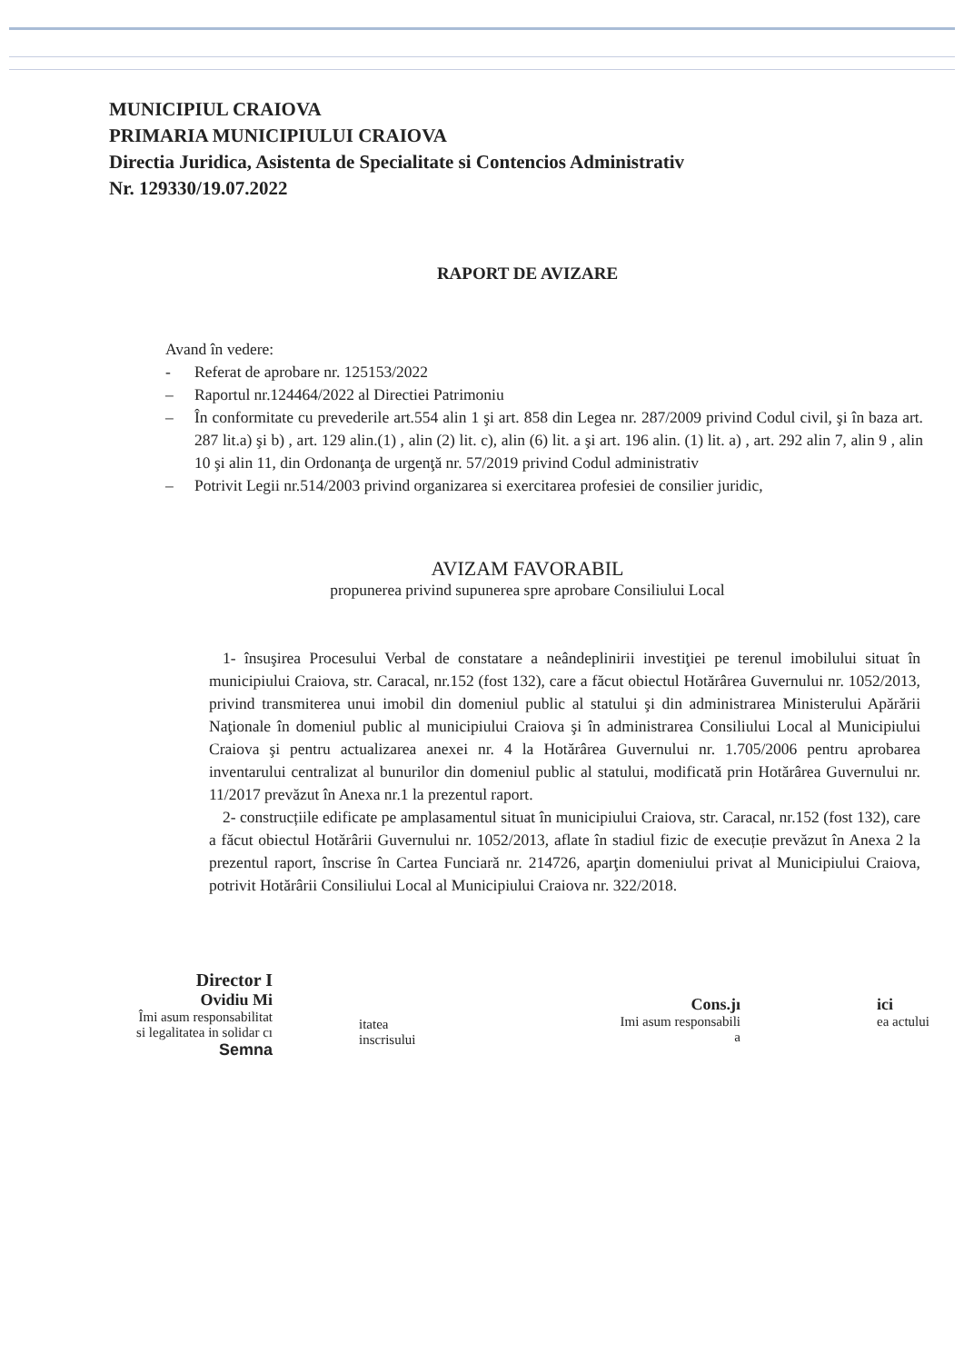MUNICIPIUL CRAIOVA
PRIMARIA MUNICIPIULUI CRAIOVA
Directia Juridica, Asistenta de Specialitate si Contencios Administrativ
Nr. 129330/19.07.2022
RAPORT DE AVIZARE
Avand în vedere:
- Referat de aprobare nr. 125153/2022
– Raportul nr.124464/2022 al Directiei Patrimoniu
– În conformitate cu prevederile art.554 alin 1 şi art. 858 din Legea nr. 287/2009 privind Codul civil, şi în baza art. 287 lit.a) şi b) , art. 129 alin.(1) , alin (2) lit. c), alin (6) lit. a şi art. 196 alin. (1) lit. a) , art. 292 alin 7, alin 9 , alin 10 şi alin 11, din Ordonanţa de urgenţă nr. 57/2019 privind Codul administrativ
– Potrivit Legii nr.514/2003 privind organizarea si exercitarea profesiei de consilier juridic,
AVIZAM FAVORABIL
propunerea privind supunerea spre aprobare Consiliului Local
1- însuşirea Procesului Verbal de constatare a neândeplinirii investiţiei pe terenul imobilului situat în municipiului Craiova, str. Caracal, nr.152 (fost 132), care a făcut obiectul Hotărârea Guvernului nr. 1052/2013, privind transmiterea unui imobil din domeniul public al statului şi din administrarea Ministerului Apărării Naţionale în domeniul public al municipiului Craiova şi în administrarea Consiliului Local al Municipiului Craiova şi pentru actualizarea anexei nr. 4 la Hotărârea Guvernului nr. 1.705/2006 pentru aprobarea inventarului centralizat al bunurilor din domeniul public al statului, modificată prin Hotărârea Guvernului nr. 11/2017 prevăzut în Anexa nr.1 la prezentul raport.
2- construcțiile edificate pe amplasamentul situat în municipiului Craiova, str. Caracal, nr.152 (fost 132), care a făcut obiectul Hotărârii Guvernului nr. 1052/2013, aflate în stadiul fizic de execuție prevăzut în Anexa 2 la prezentul raport, înscrise în Cartea Funciară nr. 214726, aparţin domeniului privat al Municipiului Craiova, potrivit Hotărârii Consiliului Local al Municipiului Craiova nr. 322/2018.
Director I
Ovidiu Mi
Îmi asum responsabilitat
si legalitatea in solidar cı
Semna
itatea
inscrisului
Cons.jı
Imi asum responsabili
a
ici
ea actului